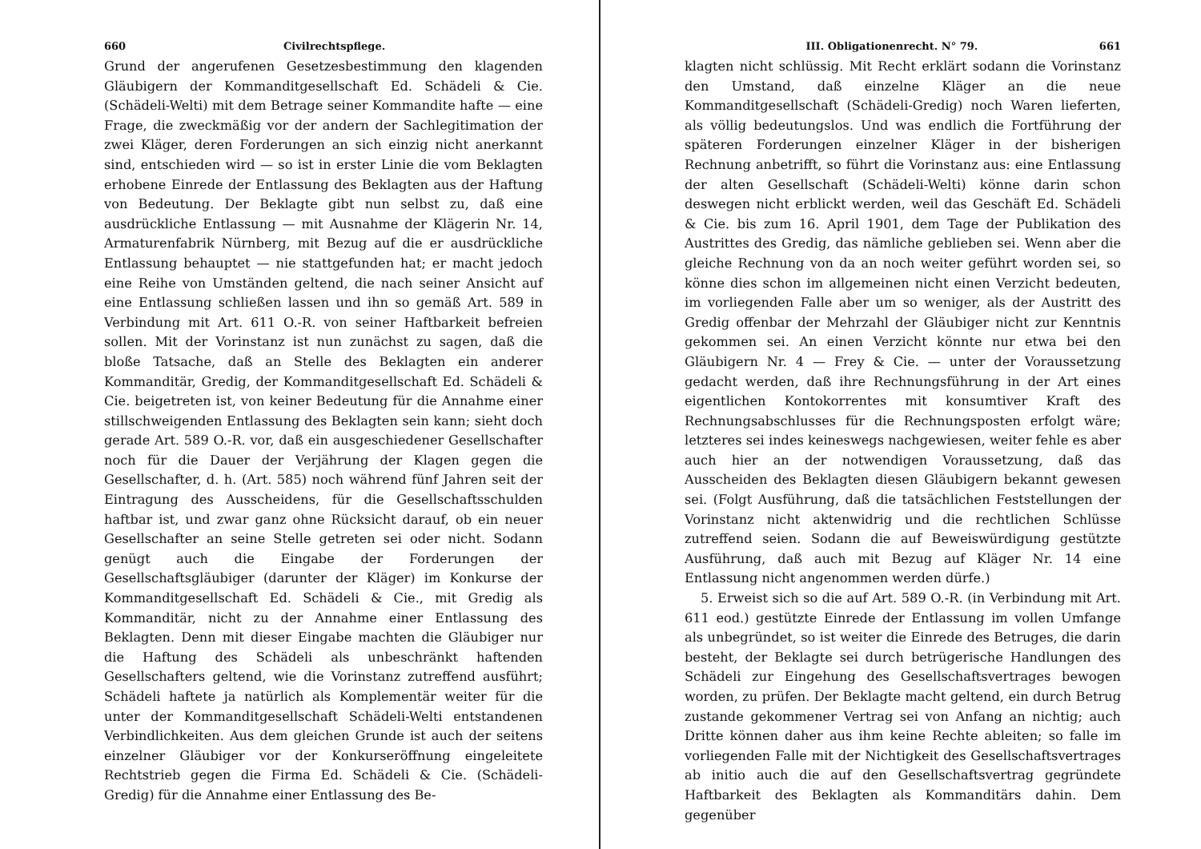660 Civilrechtspflege.
Grund der angerufenen Gesetzesbestimmung den klagenden Gläubigern der Kommanditgesellschaft Ed. Schädeli & Cie. (Schädeli-Welti) mit dem Betrage seiner Kommandite hafte — eine Frage, die zweckmäßig vor der andern der Sachlegitimation der zwei Kläger, deren Forderungen an sich einzig nicht anerkannt sind, entschieden wird — so ist in erster Linie die vom Beklagten erhobene Einrede der Entlassung des Beklagten aus der Haftung von Bedeutung. Der Beklagte gibt nun selbst zu, daß eine ausdrückliche Entlassung — mit Ausnahme der Klägerin Nr. 14, Armaturenfabrik Nürnberg, mit Bezug auf die er ausdrückliche Entlassung behauptet — nie stattgefunden hat; er macht jedoch eine Reihe von Umständen geltend, die nach seiner Ansicht auf eine Entlassung schließen lassen und ihn so gemäß Art. 589 in Verbindung mit Art. 611 O.-R. von seiner Haftbarkeit befreien sollen. Mit der Vorinstanz ist nun zunächst zu sagen, daß die bloße Tatsache, daß an Stelle des Beklagten ein anderer Kommanditär, Gredig, der Kommanditgesellschaft Ed. Schädeli & Cie. beigetreten ist, von keiner Bedeutung für die Annahme einer stillschweigenden Entlassung des Beklagten sein kann; sieht doch gerade Art. 589 O.-R. vor, daß ein ausgeschiedener Gesellschafter noch für die Dauer der Verjährung der Klagen gegen die Gesellschafter, d. h. (Art. 585) noch während fünf Jahren seit der Eintragung des Ausscheidens, für die Gesellschaftsschulden haftbar ist, und zwar ganz ohne Rücksicht darauf, ob ein neuer Gesellschafter an seine Stelle getreten sei oder nicht. Sodann genügt auch die Eingabe der Forderungen der Gesellschaftsgläubiger (darunter der Kläger) im Konkurse der Kommanditgesellschaft Ed. Schädeli & Cie., mit Gredig als Kommanditär, nicht zu der Annahme einer Entlassung des Beklagten. Denn mit dieser Eingabe machten die Gläubiger nur die Haftung des Schädeli als unbeschränkt haftenden Gesellschafters geltend, wie die Vorinstanz zutreffend ausführt; Schädeli haftete ja natürlich als Komplementär weiter für die unter der Kommanditgesellschaft Schädeli-Welti entstandenen Verbindlichkeiten. Aus dem gleichen Grunde ist auch der seitens einzelner Gläubiger vor der Konkurseröffnung eingeleitete Rechtstrieb gegen die Firma Ed. Schädeli & Cie. (Schädeli-Gredig) für die Annahme einer Entlassung des Be-
III. Obligationenrecht. N° 79. 661
klagten nicht schlüssig. Mit Recht erklärt sodann die Vorinstanz den Umstand, daß einzelne Kläger an die neue Kommanditgesellschaft (Schädeli-Gredig) noch Waren lieferten, als völlig bedeutungslos. Und was endlich die Fortführung der späteren Forderungen einzelner Kläger in der bisherigen Rechnung anbetrifft, so führt die Vorinstanz aus: eine Entlassung der alten Gesellschaft (Schädeli-Welti) könne darin schon deswegen nicht erblickt werden, weil das Geschäft Ed. Schädeli & Cie. bis zum 16. April 1901, dem Tage der Publikation des Austrittes des Gredig, das nämliche geblieben sei. Wenn aber die gleiche Rechnung von da an noch weiter geführt worden sei, so könne dies schon im allgemeinen nicht einen Verzicht bedeuten, im vorliegenden Falle aber um so weniger, als der Austritt des Gredig offenbar der Mehrzahl der Gläubiger nicht zur Kenntnis gekommen sei. An einen Verzicht könnte nur etwa bei den Gläubigern Nr. 4 — Frey & Cie. — unter der Voraussetzung gedacht werden, daß ihre Rechnungsführung in der Art eines eigentlichen Kontokorrentes mit konsumtiver Kraft des Rechnungsabschlusses für die Rechnungsposten erfolgt wäre; letzteres sei indes keineswegs nachgewiesen, weiter fehle es aber auch hier an der notwendigen Voraussetzung, daß das Ausscheiden des Beklagten diesen Gläubigern bekannt gewesen sei. (Folgt Ausführung, daß die tatsächlichen Feststellungen der Vorinstanz nicht aktenwidrig und die rechtlichen Schlüsse zutreffend seien. Sodann die auf Beweiswürdigung gestützte Ausführung, daß auch mit Bezug auf Kläger Nr. 14 eine Entlassung nicht angenommen werden dürfe.)
5. Erweist sich so die auf Art. 589 O.-R. (in Verbindung mit Art. 611 eod.) gestützte Einrede der Entlassung im vollen Umfange als unbegründet, so ist weiter die Einrede des Betruges, die darin besteht, der Beklagte sei durch betrügerische Handlungen des Schädeli zur Eingehung des Gesellschaftsvertrages bewogen worden, zu prüfen. Der Beklagte macht geltend, ein durch Betrug zustande gekommener Vertrag sei von Anfang an nichtig; auch Dritte können daher aus ihm keine Rechte ableiten; so falle im vorliegenden Falle mit der Nichtigkeit des Gesellschaftsvertrages ab initio auch die auf den Gesellschaftsvertrag gegründete Haftbarkeit des Beklagten als Kommanditärs dahin. Dem gegenüber